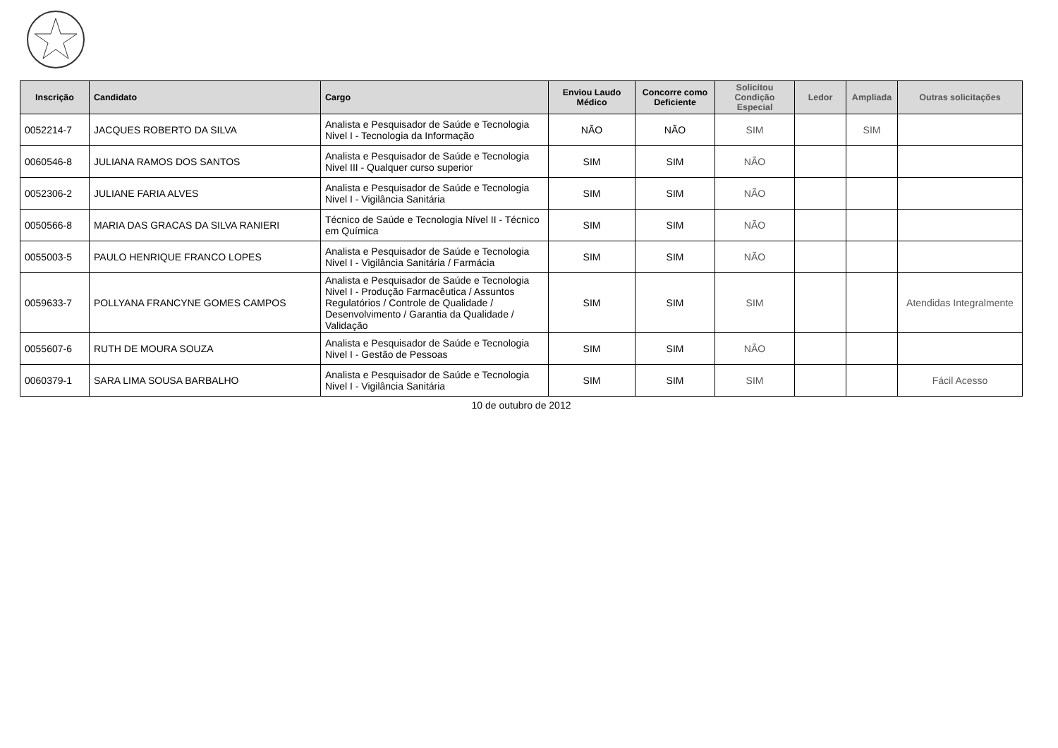| Inscrição | Candidato | Cargo | Enviou Laudo Médico | Concorre como Deficiente | Solicitou Condição Especial | Ledor | Ampliada | Outras solicitações |
| --- | --- | --- | --- | --- | --- | --- | --- | --- |
| 0052214-7 | JACQUES ROBERTO DA SILVA | Analista e Pesquisador de Saúde e Tecnologia Nivel I - Tecnologia da Informação | NÃO | NÃO | SIM | | SIM | |
| 0060546-8 | JULIANA RAMOS DOS SANTOS | Analista e Pesquisador de Saúde e Tecnologia Nivel III - Qualquer curso superior | SIM | SIM | NÃO | | | |
| 0052306-2 | JULIANE FARIA ALVES | Analista e Pesquisador de Saúde e Tecnologia Nivel I - Vigilância Sanitária | SIM | SIM | NÃO | | | |
| 0050566-8 | MARIA DAS GRACAS DA SILVA RANIERI | Técnico de Saúde e Tecnologia Nível II - Técnico em Química | SIM | SIM | NÃO | | | |
| 0055003-5 | PAULO HENRIQUE FRANCO LOPES | Analista e Pesquisador de Saúde e Tecnologia Nivel I - Vigilância Sanitária / Farmácia | SIM | SIM | NÃO | | | |
| 0059633-7 | POLLYANA FRANCYNE GOMES CAMPOS | Analista e Pesquisador de Saúde e Tecnologia Nivel I - Produção Farmacêutica / Assuntos Regulatórios / Controle de Qualidade / Desenvolvimento / Garantia da Qualidade / Validação | SIM | SIM | SIM | | | Atendidas Integralmente |
| 0055607-6 | RUTH DE MOURA SOUZA | Analista e Pesquisador de Saúde e Tecnologia Nivel I - Gestão de Pessoas | SIM | SIM | NÃO | | | |
| 0060379-1 | SARA LIMA SOUSA BARBALHO | Analista e Pesquisador de Saúde e Tecnologia Nivel I - Vigilância Sanitária | SIM | SIM | SIM | | | Fácil Acesso |
10 de outubro de 2012